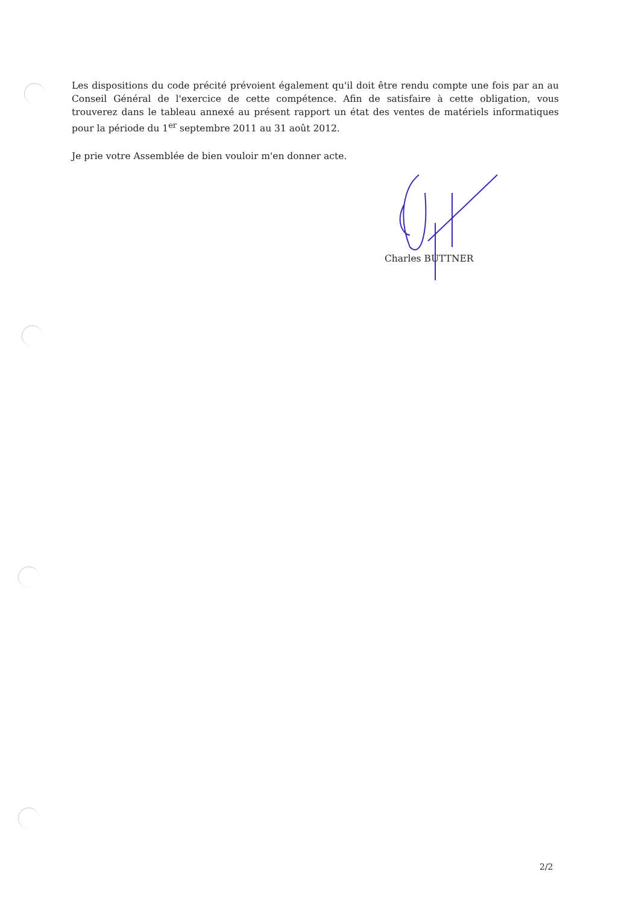Les dispositions du code précité prévoient également qu'il doit être rendu compte une fois par an au Conseil Général de l'exercice de cette compétence. Afin de satisfaire à cette obligation, vous trouverez dans le tableau annexé au présent rapport un état des ventes de matériels informatiques pour la période du 1<sup>er</sup> septembre 2011 au 31 août 2012.
Je prie votre Assemblée de bien vouloir m'en donner acte.
Charles BUTTNER
2/2